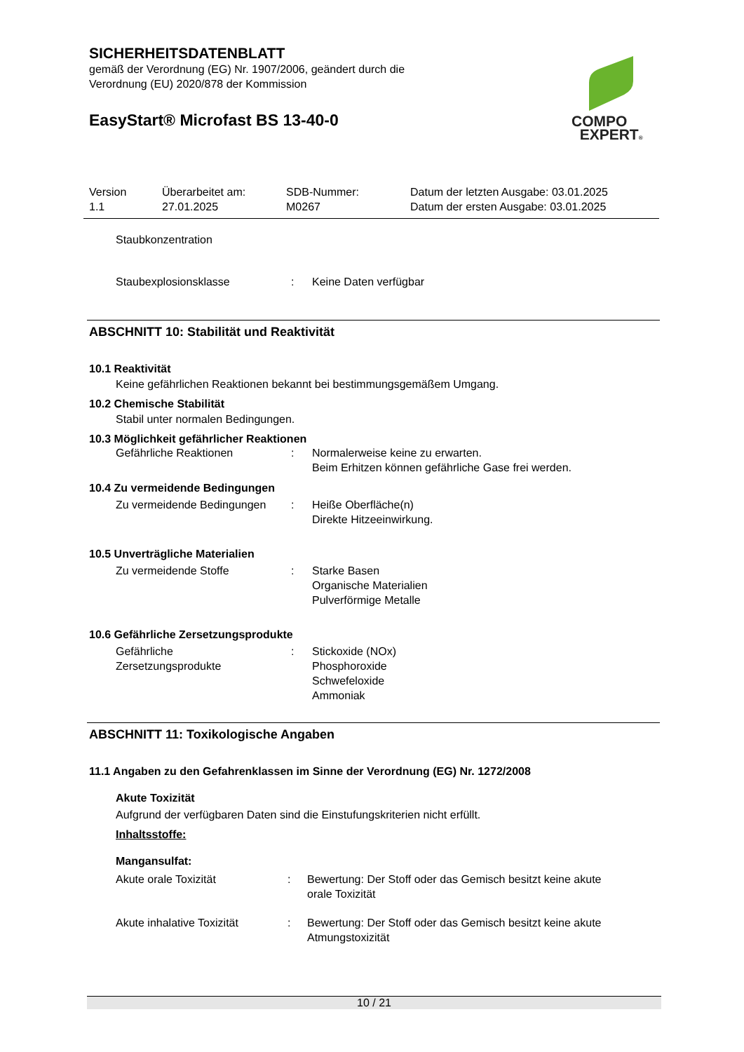SICHERHEITSDATENBLATT
gemäß der Verordnung (EG) Nr. 1907/2006, geändert durch die
Verordnung (EU) 2020/878 der Kommission
EasyStart® Microfast BS 13-40-0
COMPO
EXPERT®
Version
1.1
Überarbeitet am:
27.01.2025
SDB-Nummer:
M0267
Datum der letzten Ausgabe: 03.01.2025
Datum der ersten Ausgabe: 03.01.2025
Staubkonzentration
Staubexplosionsklasse : Keine Daten verfügbar
ABSCHNITT 10: Stabilität und Reaktivität
10.1 Reaktivität
Keine gefährlichen Reaktionen bekannt bei bestimmungsgemäßem Umgang.
10.2 Chemische Stabilität
Stabil unter normalen Bedingungen.
10.3 Möglichkeit gefährlicher Reaktionen
Gefährliche Reaktionen : Normalerweise keine zu erwarten.
Beim Erhitzen können gefährliche Gase frei werden.
10.4 Zu vermeidende Bedingungen
Zu vermeidende Bedingungen : Heiße Oberfläche(n)
Direkte Hitzeeinwirkung.
10.5 Unverträgliche Materialien
Zu vermeidende Stoffe : Starke Basen
Organische Materialien
Pulverförmige Metalle
10.6 Gefährliche Zersetzungsprodukte
Gefährliche
Zersetzungsprodukte
: Stickoxide (NOx)
Phosphoroxide
Schwefeloxide
Ammoniak
ABSCHNITT 11: Toxikologische Angaben
11.1 Angaben zu den Gefahrenklassen im Sinne der Verordnung (EG) Nr. 1272/2008
Akute Toxizität
Aufgrund der verfügbaren Daten sind die Einstufungskriterien nicht erfüllt.
Inhaltsstoffe:
Mangansulfat:
Akute orale Toxizität : Bewertung: Der Stoff oder das Gemisch besitzt keine akute
orale Toxizität
Akute inhalative Toxizität
: Bewertung: Der Stoff oder das Gemisch besitzt keine akute
Atmungstoxizität
10 / 21